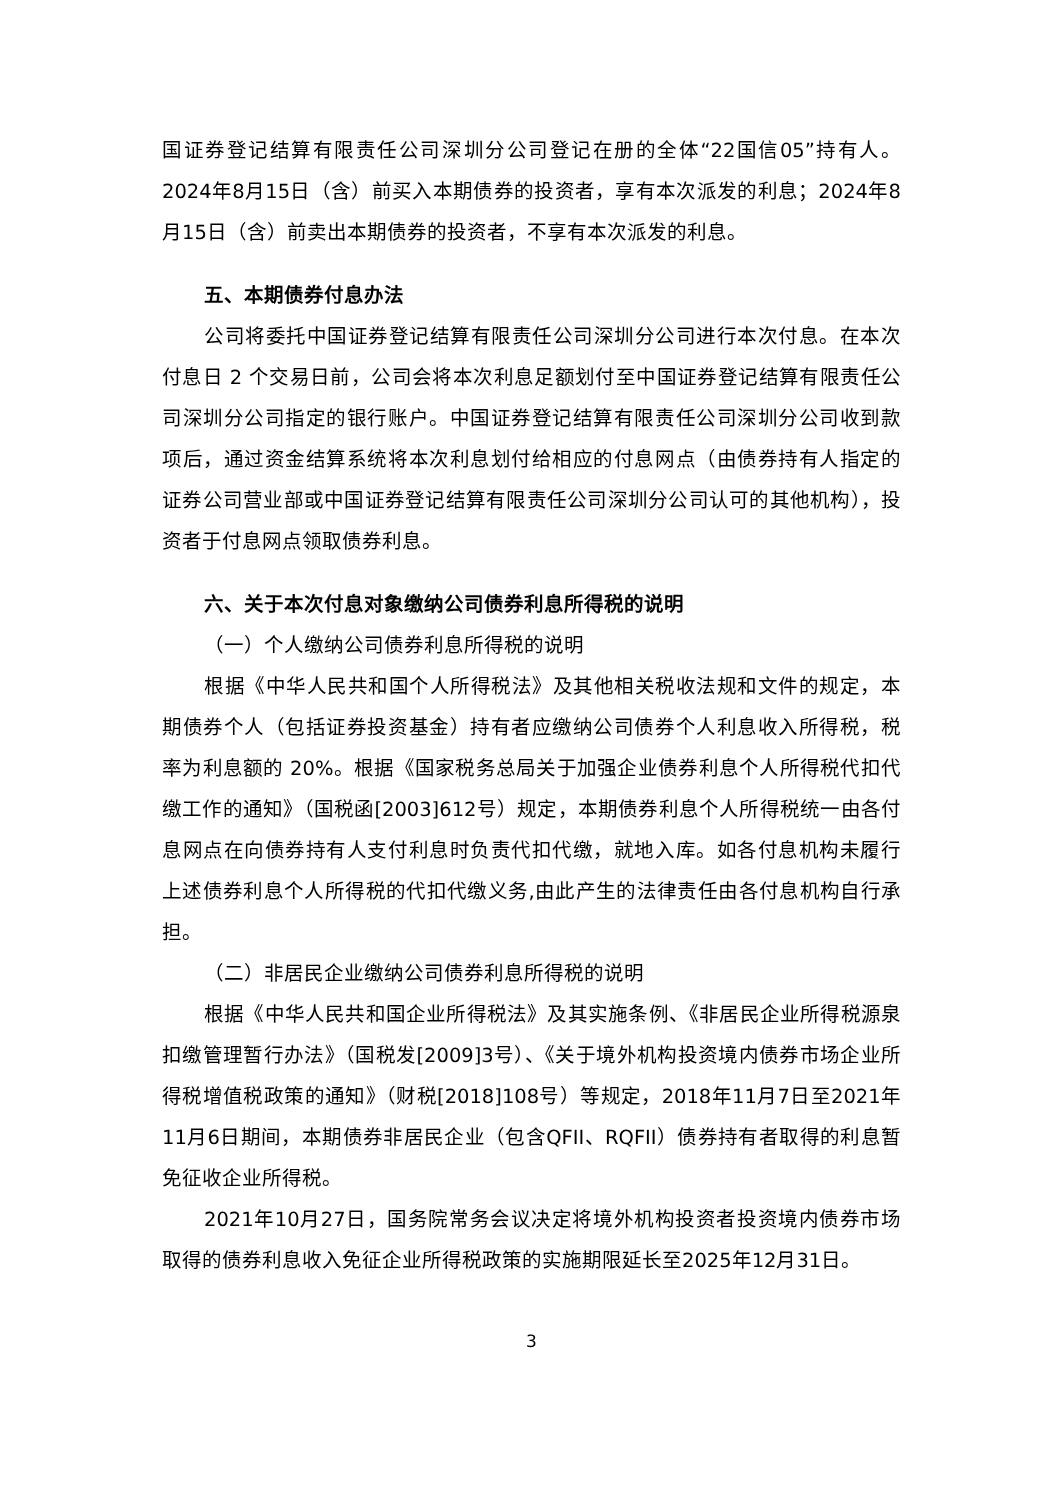国证券登记结算有限责任公司深圳分公司登记在册的全体“22国信05”持有人。2024年8月15日（含）前买入本期债券的投资者，享有本次派发的利息；2024年8月15日（含）前卖出本期债券的投资者，不享有本次派发的利息。
五、本期债券付息办法
公司将委托中国证券登记结算有限责任公司深圳分公司进行本次付息。在本次付息日 2 个交易日前，公司会将本次利息足额划付至中国证券登记结算有限责任公司深圳分公司指定的银行账户。中国证券登记结算有限责任公司深圳分公司收到款项后，通过资金结算系统将本次利息划付给相应的付息网点（由债券持有人指定的证券公司营业部或中国证券登记结算有限责任公司深圳分公司认可的其他机构），投资者于付息网点领取债券利息。
六、关于本次付息对象缴纳公司债券利息所得税的说明
（一）个人缴纳公司债券利息所得税的说明
根据《中华人民共和国个人所得税法》及其他相关税收法规和文件的规定，本期债券个人（包括证券投资基金）持有者应缴纳公司债券个人利息收入所得税，税率为利息额的 20%。根据《国家税务总局关于加强企业债券利息个人所得税代扣代缴工作的通知》（国税函[2003]612号）规定，本期债券利息个人所得税统一由各付息网点在向债券持有人支付利息时负责代扣代缴，就地入库。如各付息机构未履行上述债券利息个人所得税的代扣代缴义务,由此产生的法律责任由各付息机构自行承担。
（二）非居民企业缴纳公司债券利息所得税的说明
根据《中华人民共和国企业所得税法》及其实施条例、《非居民企业所得税源泉扣缴管理暂行办法》（国税发[2009]3号）、《关于境外机构投资境内债券市场企业所得税增值税政策的通知》（财税[2018]108号）等规定，2018年11月7日至2021年11月6日期间，本期债券非居民企业（包含QFII、RQFII）债券持有者取得的利息暂免征收企业所得税。
2021年10月27日，国务院常务会议决定将境外机构投资者投资境内债券市场取得的债券利息收入免征企业所得税政策的实施期限延长至2025年12月31日。
3